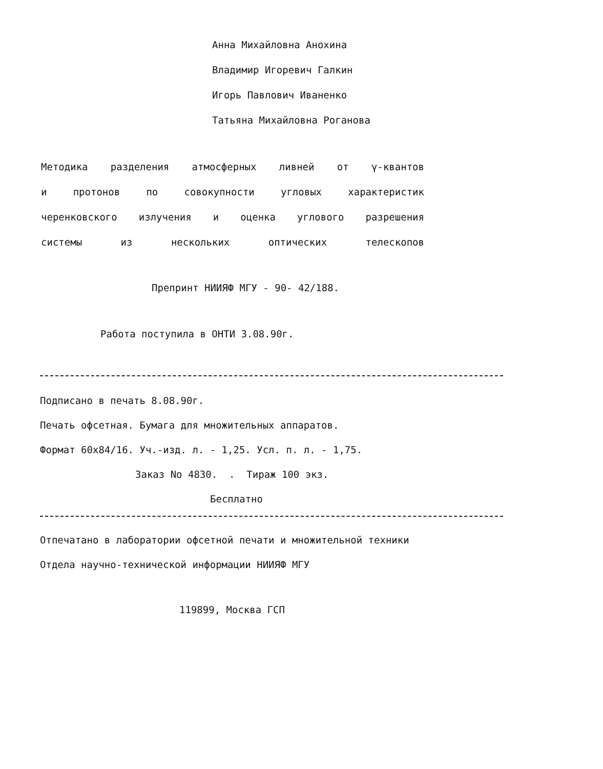Анна Михайловна Анохина
Владимир Игоревич Галкин
Игорь Павлович Иваненко
Татьяна Михайловна Роганова
Методика разделения атмосферных ливней от γ-квантов
и протонов по совокупности угловых характеристик
черенковского излучения и оценка углового разрешения
системы из нескольких оптических телескопов
Препринт НИИЯФ МГУ - 90- 42/188.
Работа поступила в ОНТИ 3.08.90г.
Подписано в печать 8.08.90г.
Печать офсетная. Бумага для множительных аппаратов.
Формат 60x84/16. Уч.-изд. л. - 1,25. Усл. п. л. - 1,75.
Заказ No 4830. . Тираж 100 экз.
Бесплатно
Отпечатано в лаборатории офсетной печати и множительной техники
Отдела научно-технической информации НИИЯФ МГУ
119899, Москва ГСП